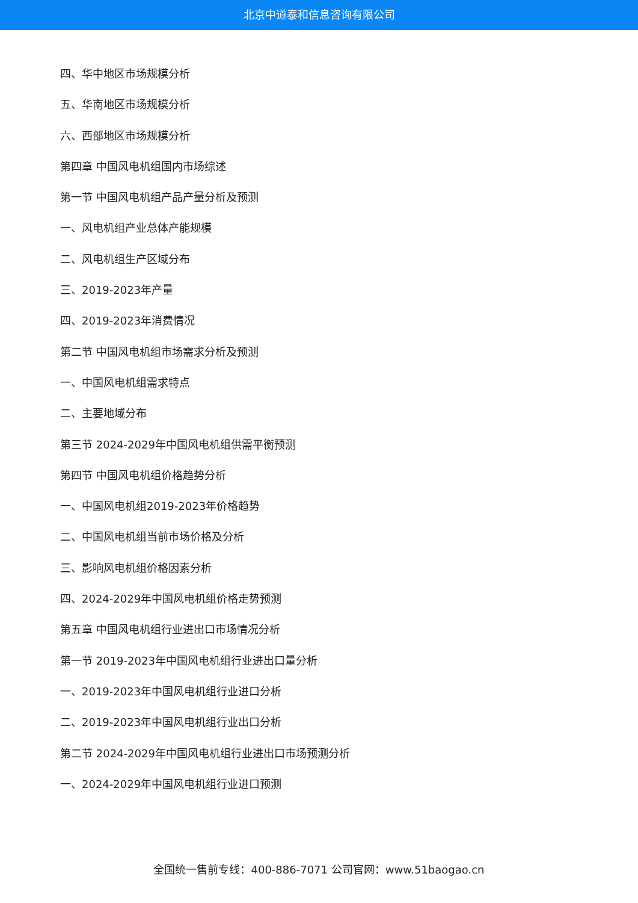北京中道泰和信息咨询有限公司
四、华中地区市场规模分析
五、华南地区市场规模分析
六、西部地区市场规模分析
第四章 中国风电机组国内市场综述
第一节 中国风电机组产品产量分析及预测
一、风电机组产业总体产能规模
二、风电机组生产区域分布
三、2019-2023年产量
四、2019-2023年消费情况
第二节 中国风电机组市场需求分析及预测
一、中国风电机组需求特点
二、主要地域分布
第三节 2024-2029年中国风电机组供需平衡预测
第四节 中国风电机组价格趋势分析
一、中国风电机组2019-2023年价格趋势
二、中国风电机组当前市场价格及分析
三、影响风电机组价格因素分析
四、2024-2029年中国风电机组价格走势预测
第五章 中国风电机组行业进出口市场情况分析
第一节 2019-2023年中国风电机组行业进出口量分析
一、2019-2023年中国风电机组行业进口分析
二、2019-2023年中国风电机组行业出口分析
第二节 2024-2029年中国风电机组行业进出口市场预测分析
一、2024-2029年中国风电机组行业进口预测
全国统一售前专线：400-886-7071 公司官网：www.51baogao.cn